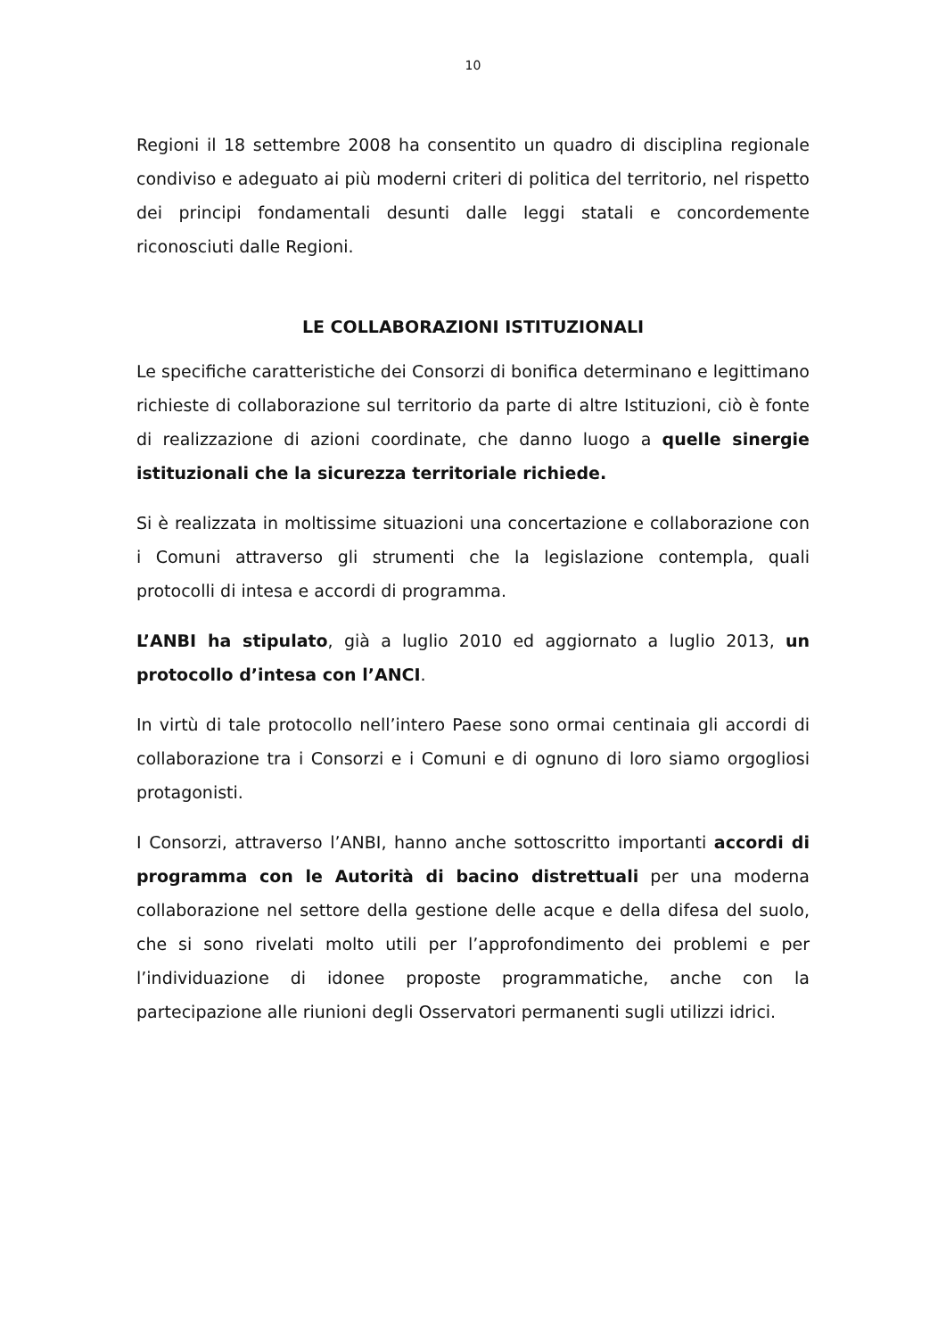10
Regioni il 18 settembre 2008 ha consentito un quadro di disciplina regionale condiviso e adeguato ai più moderni criteri di politica del territorio, nel rispetto dei principi fondamentali desunti dalle leggi statali e concordemente riconosciuti dalle Regioni.
LE COLLABORAZIONI ISTITUZIONALI
Le specifiche caratteristiche dei Consorzi di bonifica determinano e legittimano richieste di collaborazione sul territorio da parte di altre Istituzioni, ciò è fonte di realizzazione di azioni coordinate, che danno luogo a quelle sinergie istituzionali che la sicurezza territoriale richiede.
Si è realizzata in moltissime situazioni una concertazione e collaborazione con i Comuni attraverso gli strumenti che la legislazione contempla, quali protocolli di intesa e accordi di programma.
L’ANBI ha stipulato, già a luglio 2010 ed aggiornato a luglio 2013, un protocollo d’intesa con l’ANCI.
In virtù di tale protocollo nell’intero Paese sono ormai centinaia gli accordi di collaborazione tra i Consorzi e i Comuni e di ognuno di loro siamo orgogliosi protagonisti.
I Consorzi, attraverso l’ANBI, hanno anche sottoscritto importanti accordi di programma con le Autorità di bacino distrettuali per una moderna collaborazione nel settore della gestione delle acque e della difesa del suolo, che si sono rivelati molto utili per l’approfondimento dei problemi e per l’individuazione di idonee proposte programmatiche, anche con la partecipazione alle riunioni degli Osservatori permanenti sugli utilizzi idrici.